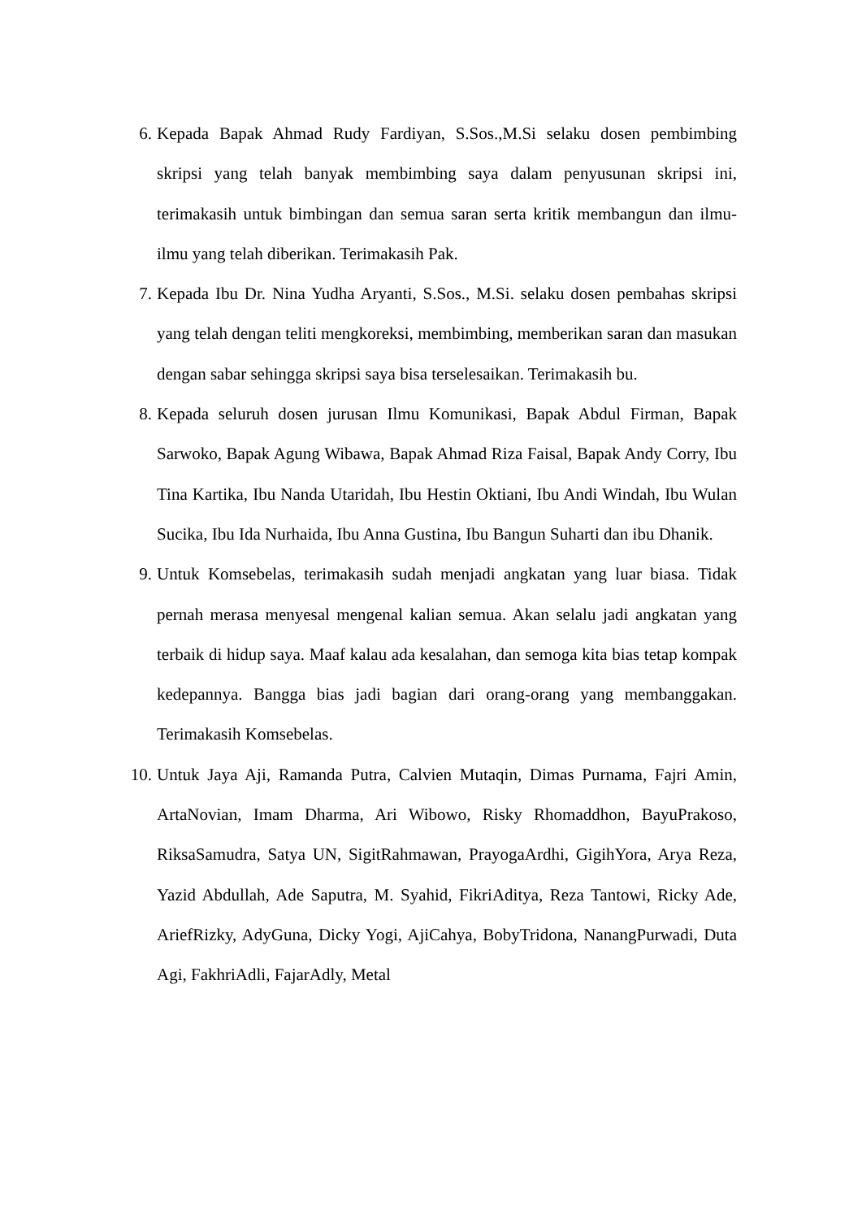6. Kepada Bapak Ahmad Rudy Fardiyan, S.Sos.,M.Si selaku dosen pembimbing skripsi yang telah banyak membimbing saya dalam penyusunan skripsi ini, terimakasih untuk bimbingan dan semua saran serta kritik membangun dan ilmu-ilmu yang telah diberikan. Terimakasih Pak.
7. Kepada Ibu Dr. Nina Yudha Aryanti, S.Sos., M.Si. selaku dosen pembahas skripsi yang telah dengan teliti mengkoreksi, membimbing, memberikan saran dan masukan dengan sabar sehingga skripsi saya bisa terselesaikan. Terimakasih bu.
8. Kepada seluruh dosen jurusan Ilmu Komunikasi, Bapak Abdul Firman, Bapak Sarwoko, Bapak Agung Wibawa, Bapak Ahmad Riza Faisal, Bapak Andy Corry, Ibu Tina Kartika, Ibu Nanda Utaridah, Ibu Hestin Oktiani, Ibu Andi Windah, Ibu Wulan Sucika, Ibu Ida Nurhaida, Ibu Anna Gustina, Ibu Bangun Suharti dan ibu Dhanik.
9. Untuk Komsebelas, terimakasih sudah menjadi angkatan yang luar biasa. Tidak pernah merasa menyesal mengenal kalian semua. Akan selalu jadi angkatan yang terbaik di hidup saya. Maaf kalau ada kesalahan, dan semoga kita bias tetap kompak kedepannya. Bangga bias jadi bagian dari orang-orang yang membanggakan. Terimakasih Komsebelas.
10. Untuk Jaya Aji, Ramanda Putra, Calvien Mutaqin, Dimas Purnama, Fajri Amin, ArtaNovian, Imam Dharma, Ari Wibowo, Risky Rhomaddhon, BayuPrakoso, RiksaSamudra, Satya UN, SigitRahmawan, PrayogaArdhi, GigihYora, Arya Reza, Yazid Abdullah, Ade Saputra, M. Syahid, FikriAditya, Reza Tantowi, Ricky Ade, AriefRizky, AdyGuna, Dicky Yogi, AjiCahya, BobyTridona, NanangPurwadi, Duta Agi, FakhriAdli, FajarAdly, Metal